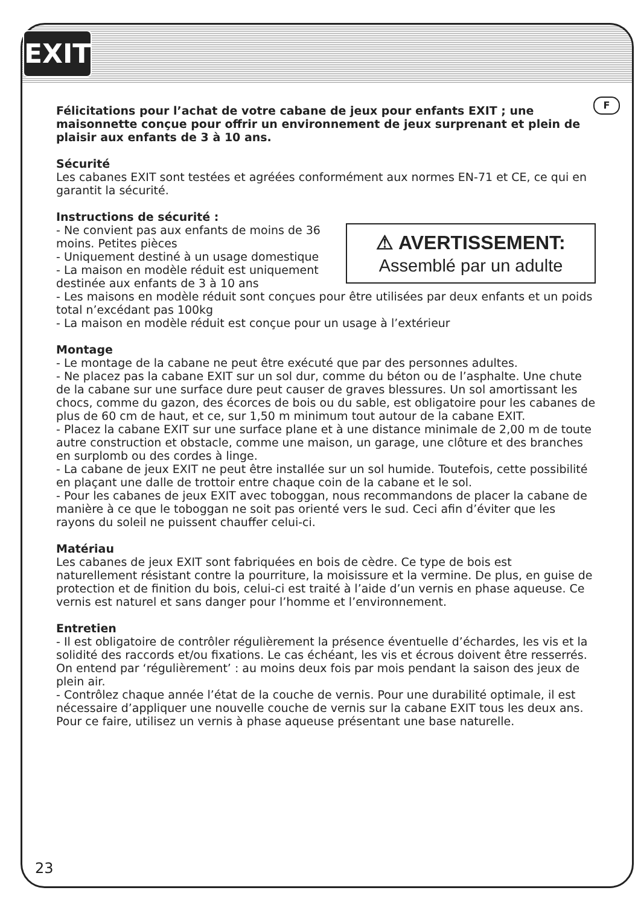EXIT
F
Félicitations pour l’achat de votre cabane de jeux pour enfants EXIT ; une maisonnette conçue pour offrir un environnement de jeux surprenant et plein de plaisir aux enfants de 3 à 10 ans.
Sécurité
Les cabanes EXIT sont testées et agréées conformément aux normes EN-71 et CE, ce qui en garantit la sécurité.
Instructions de sécurité :
⚠ AVERTISSEMENT:
Assemblé par un adulte - Ne convient pas aux enfants de moins de 36 moins. Petites pièces
- Uniquement destiné à un usage domestique
- La maison en modèle réduit est uniquement destinée aux enfants de 3 à 10 ans
- Les maisons en modèle réduit sont conçues pour être utilisées par deux enfants et un poids total n’excédant pas 100kg
- La maison en modèle réduit est conçue pour un usage à l’extérieur
Montage
- Le montage de la cabane ne peut être exécuté que par des personnes adultes.
- Ne placez pas la cabane EXIT sur un sol dur, comme du béton ou de l’asphalte. Une chute de la cabane sur une surface dure peut causer de graves blessures. Un sol amortissant les chocs, comme du gazon, des écorces de bois ou du sable, est obligatoire pour les cabanes de plus de 60 cm de haut, et ce, sur 1,50 m minimum tout autour de la cabane EXIT.
- Placez la cabane EXIT sur une surface plane et à une distance minimale de 2,00 m de toute autre construction et obstacle, comme une maison, un garage, une clôture et des branches en surplomb ou des cordes à linge.
- La cabane de jeux EXIT ne peut être installée sur un sol humide. Toutefois, cette possibilité en plaçant une dalle de trottoir entre chaque coin de la cabane et le sol.
- Pour les cabanes de jeux EXIT avec toboggan, nous recommandons de placer la cabane de manière à ce que le toboggan ne soit pas orienté vers le sud. Ceci afin d’éviter que les rayons du soleil ne puissent chauffer celui-ci.
Matériau
Les cabanes de jeux EXIT sont fabriquées en bois de cèdre. Ce type de bois est naturellement résistant contre la pourriture, la moisissure et la vermine. De plus, en guise de protection et de finition du bois, celui-ci est traité à l’aide d’un vernis en phase aqueuse. Ce vernis est naturel et sans danger pour l’homme et l’environnement.
Entretien
- Il est obligatoire de contrôler régulièrement la présence éventuelle d’échardes, les vis et la solidité des raccords et/ou fixations. Le cas échéant, les vis et écrous doivent être resserrés. On entend par ‘régulièrement’ : au moins deux fois par mois pendant la saison des jeux de plein air.
- Contrôlez chaque année l’état de la couche de vernis. Pour une durabilité optimale, il est nécessaire d’appliquer une nouvelle couche de vernis sur la cabane EXIT tous les deux ans. Pour ce faire, utilisez un vernis à phase aqueuse présentant une base naturelle.
23